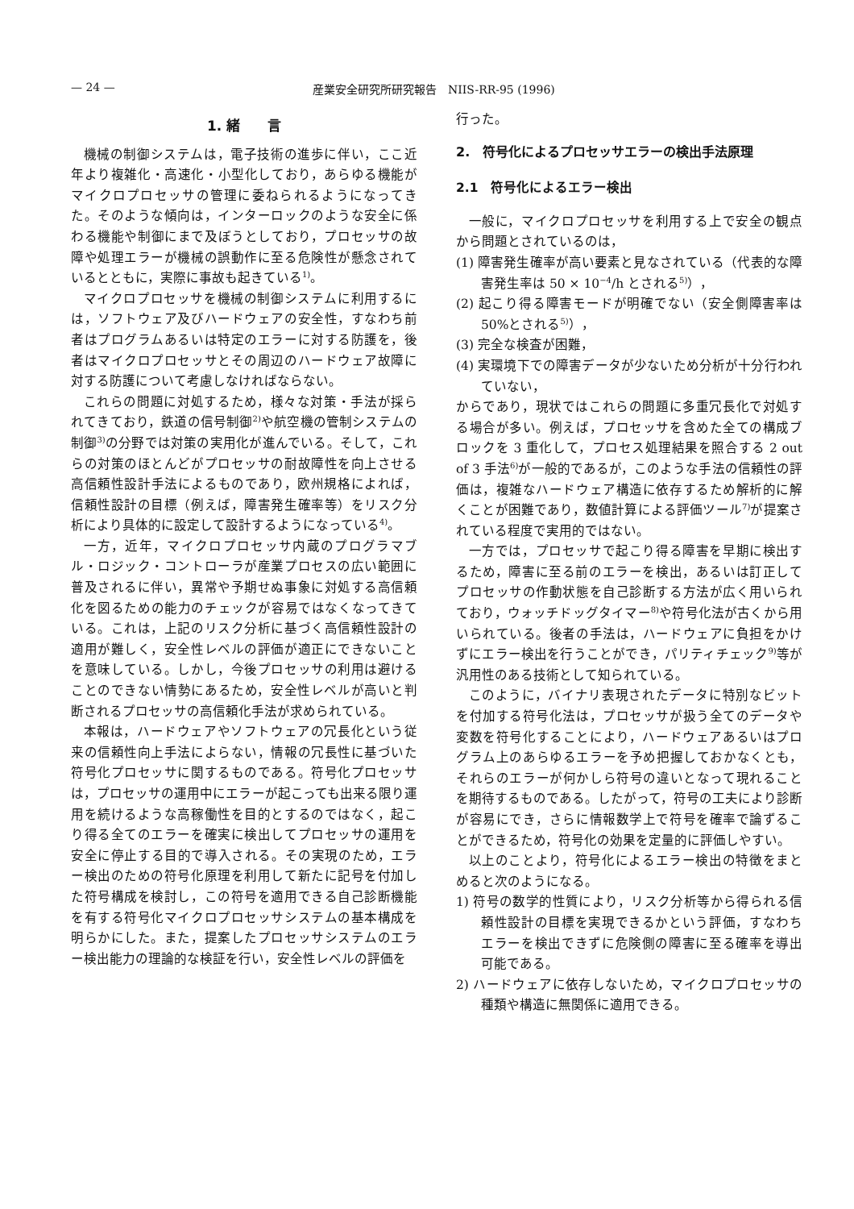— 24 — 産業安全研究所研究報告　NIIS-RR-95 (1996)
1. 緒　　言
機械の制御システムは，電子技術の進歩に伴い，ここ近年より複雑化・高速化・小型化しており，あらゆる機能がマイクロプロセッサの管理に委ねられるようになってきた。そのような傾向は，インターロックのような安全に係わる機能や制御にまで及ぼうとしており，プロセッサの故障や処理エラーが機械の誤動作に至る危険性が懸念されているとともに，実際に事故も起きている<sup>1)</sup>。
マイクロプロセッサを機械の制御システムに利用するには，ソフトウェア及びハードウェアの安全性，すなわち前者はプログラムあるいは特定のエラーに対する防護を，後者はマイクロプロセッサとその周辺のハードウェア故障に対する防護について考慮しなければならない。
これらの問題に対処するため，様々な対策・手法が採られてきており，鉄道の信号制御<sup>2)</sup>や航空機の管制システムの制御<sup>3)</sup>の分野では対策の実用化が進んでいる。そして，これらの対策のほとんどがプロセッサの耐故障性を向上させる高信頼性設計手法によるものであり，欧州規格によれば，信頼性設計の目標（例えば，障害発生確率等）をリスク分析により具体的に設定して設計するようになっている<sup>4)</sup>。
一方，近年，マイクロプロセッサ内蔵のプログラマブル・ロジック・コントローラが産業プロセスの広い範囲に普及されるに伴い，異常や予期せぬ事象に対処する高信頼化を図るための能力のチェックが容易ではなくなってきている。これは，上記のリスク分析に基づく高信頼性設計の適用が難しく，安全性レベルの評価が適正にできないことを意味している。しかし，今後プロセッサの利用は避けることのできない情勢にあるため，安全性レベルが高いと判断されるプロセッサの高信頼化手法が求められている。
本報は，ハードウェアやソフトウェアの冗長化という従来の信頼性向上手法によらない，情報の冗長性に基づいた符号化プロセッサに関するものである。符号化プロセッサは，プロセッサの運用中にエラーが起こっても出来る限り運用を続けるような高稼働性を目的とするのではなく，起こり得る全てのエラーを確実に検出してプロセッサの運用を安全に停止する目的で導入される。その実現のため，エラー検出のための符号化原理を利用して新たに記号を付加した符号構成を検討し，この符号を適用できる自己診断機能を有する符号化マイクロプロセッサシステムの基本構成を明らかにした。また，提案したプロセッサシステムのエラー検出能力の理論的な検証を行い，安全性レベルの評価を
行った。
2.　符号化によるプロセッサエラーの検出手法原理
2.1　符号化によるエラー検出
一般に，マイクロプロセッサを利用する上で安全の観点から問題とされているのは，
(1) 障害発生確率が高い要素と見なされている（代表的な障害発生率は 50 × 10<sup>−4</sup>/h とされる<sup>5)</sup>），
(2) 起こり得る障害モードが明確でない（安全側障害率は 50%とされる<sup>5)</sup>），
(3) 完全な検査が困難，
(4) 実環境下での障害データが少ないため分析が十分行われていない，
からであり，現状ではこれらの問題に多重冗長化で対処する場合が多い。例えば，プロセッサを含めた全ての構成ブロックを 3 重化して，プロセス処理結果を照合する 2 out of 3 手法<sup>6)</sup>が一般的であるが，このような手法の信頼性の評価は，複雑なハードウェア構造に依存するため解析的に解くことが困難であり，数値計算による評価ツール<sup>7)</sup>が提案されている程度で実用的ではない。
一方では，プロセッサで起こり得る障害を早期に検出するため，障害に至る前のエラーを検出，あるいは訂正してプロセッサの作動状態を自己診断する方法が広く用いられており，ウォッチドッグタイマー<sup>8)</sup>や符号化法が古くから用いられている。後者の手法は，ハードウェアに負担をかけずにエラー検出を行うことができ，パリティチェック<sup>9)</sup>等が汎用性のある技術として知られている。
このように，バイナリ表現されたデータに特別なビットを付加する符号化法は，プロセッサが扱う全てのデータや変数を符号化することにより，ハードウェアあるいはプログラム上のあらゆるエラーを予め把握しておかなくとも，それらのエラーが何かしら符号の違いとなって現れることを期待するものである。したがって，符号の工夫により診断が容易にでき，さらに情報数学上で符号を確率で論ずることができるため，符号化の効果を定量的に評価しやすい。
以上のことより，符号化によるエラー検出の特徴をまとめると次のようになる。
1) 符号の数学的性質により，リスク分析等から得られる信頼性設計の目標を実現できるかという評価，すなわちエラーを検出できずに危険側の障害に至る確率を導出可能である。
2) ハードウェアに依存しないため，マイクロプロセッサの種類や構造に無関係に適用できる。